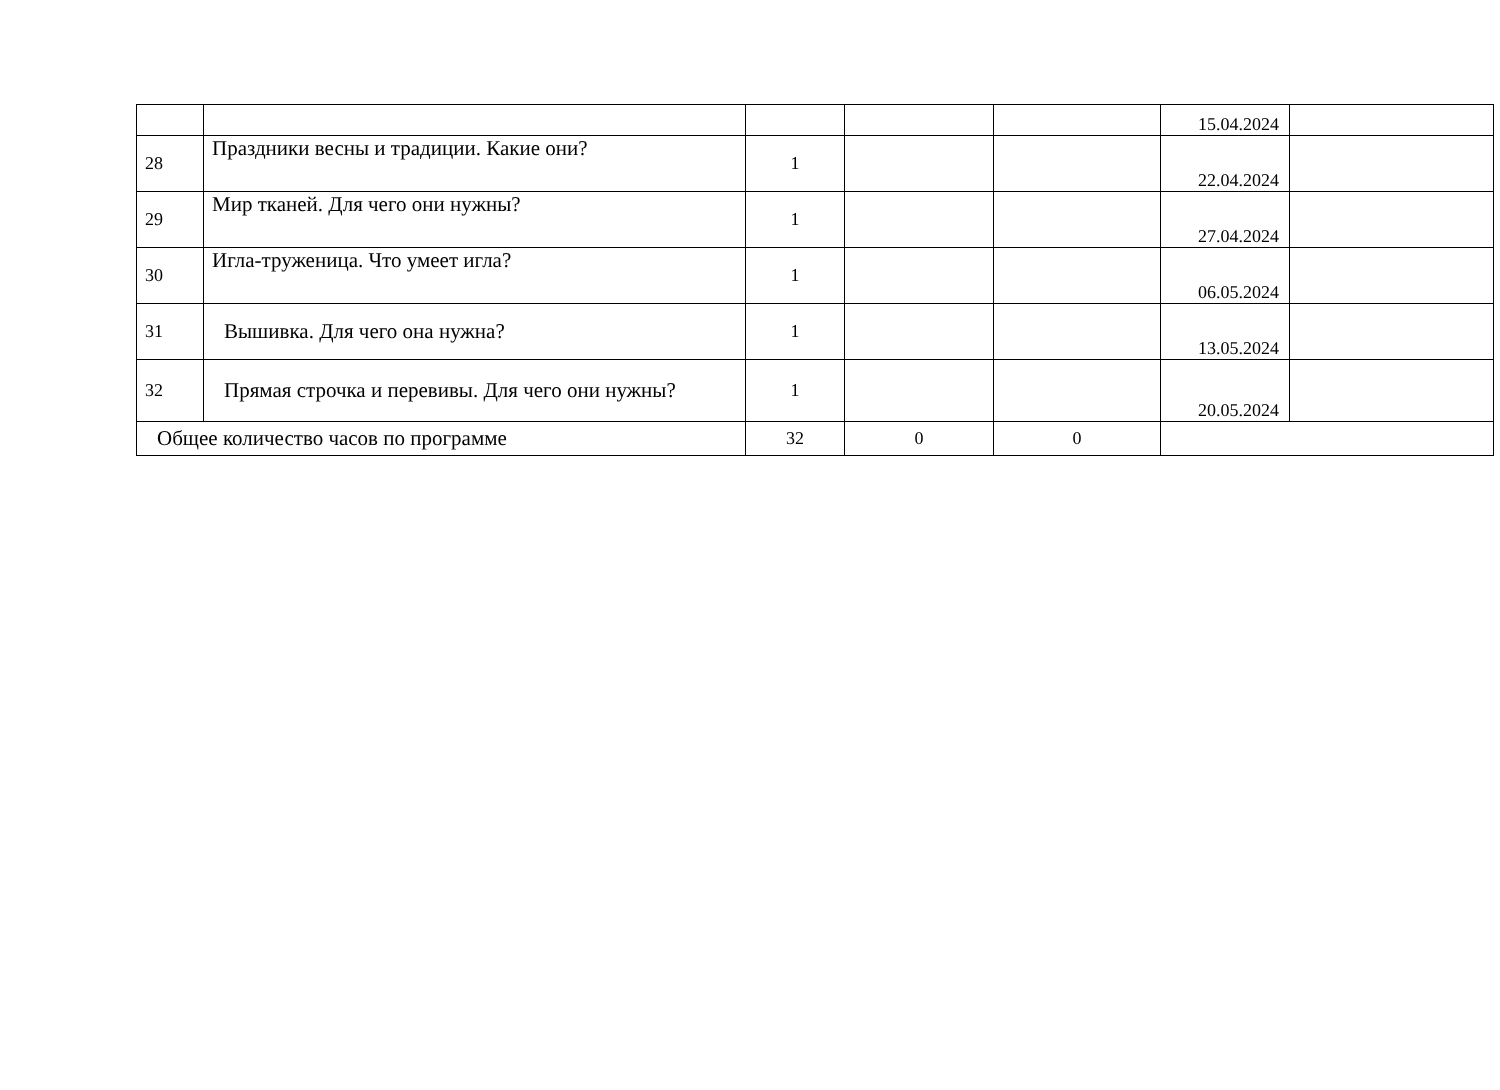| | | | | | 15.04.2024 | |
| 28 | Праздники весны и традиции. Какие они? | 1 | | | 22.04.2024 | |
| 29 | Мир тканей. Для чего они нужны? | 1 | | | 27.04.2024 | |
| 30 | Игла-труженица. Что умеет игла? | 1 | | | 06.05.2024 | |
| 31 | Вышивка. Для чего она нужна? | 1 | | | 13.05.2024 | |
| 32 | Прямая строчка и перевивы. Для чего они нужны? | 1 | | | 20.05.2024 | |
| Общее количество часов по программе | | 32 | 0 | 0 | | |